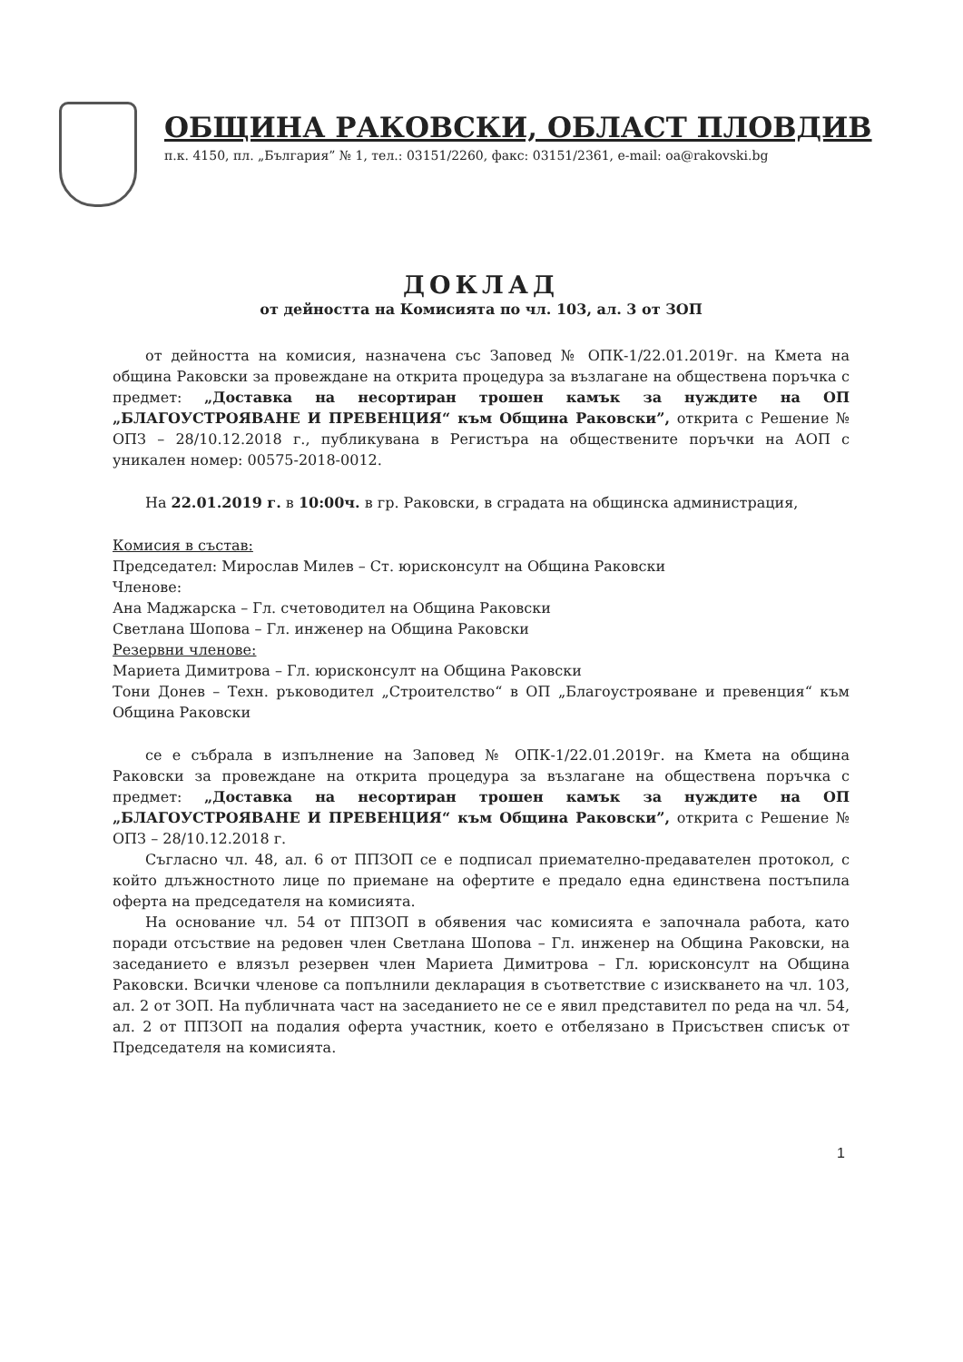ОБЩИНА РАКОВСКИ, ОБЛАСТ ПЛОВДИВ
п.к. 4150, пл. „България” № 1, тел.: 03151/2260, факс: 03151/2361, e-mail: oa@rakovski.bg
ДОКЛАД
от дейността на Комисията по чл. 103, ал. 3 от ЗОП
от дейността на комисия, назначена със Заповед № ОПК-1/22.01.2019г. на Кмета на община Раковски за провеждане на открита процедура за възлагане на обществена поръчка с предмет: „Доставка на несортиран трошен камък за нуждите на ОП „БЛАГОУСТРОЯВАНЕ И ПРЕВЕНЦИЯ“ към Община Раковски”, открита с Решение № ОПЗ – 28/10.12.2018 г., публикувана в Регистъра на обществените поръчки на АОП с уникален номер: 00575-2018-0012.
На 22.01.2019 г. в 10:00ч. в гр. Раковски, в сградата на общинска администрация,
Комисия в състав:
Председател: Мирослав Милев – Ст. юрисконсулт на Община Раковски
Членове:
Ана Маджарска – Гл. счетоводител на Община Раковски
Светлана Шопова – Гл. инженер на Община Раковски
Резервни членове:
Мариета Димитрова – Гл. юрисконсулт на Община Раковски
Тони Донев – Техн. ръководител „Строителство“ в ОП „Благоустрояване и превенция“ към Община Раковски
се е събрала в изпълнение на Заповед № ОПК-1/22.01.2019г. на Кмета на община Раковски за провеждане на открита процедура за възлагане на обществена поръчка с предмет: „Доставка на несортиран трошен камък за нуждите на ОП „БЛАГОУСТРОЯВАНЕ И ПРЕВЕНЦИЯ“ към Община Раковски”, открита с Решение № ОПЗ – 28/10.12.2018 г.
Съгласно чл. 48, ал. 6 от ППЗОП се е подписал приемателно-предавателен протокол, с който длъжностното лице по приемане на офертите е предало една единствена постъпила оферта на председателя на комисията.
На основание чл. 54 от ППЗОП в обявения час комисията е започнала работа, като поради отсъствие на редовен член Светлана Шопова – Гл. инженер на Община Раковски, на заседанието е влязъл резервен член Мариета Димитрова – Гл. юрисконсулт на Община Раковски. Всички членове са попълнили декларация в съответствие с изискването на чл. 103, ал. 2 от ЗОП. На публичната част на заседанието не се е явил представител по реда на чл. 54, ал. 2 от ППЗОП на подалия оферта участник, което е отбелязано в Присъствен списък от Председателя на комисията.
1